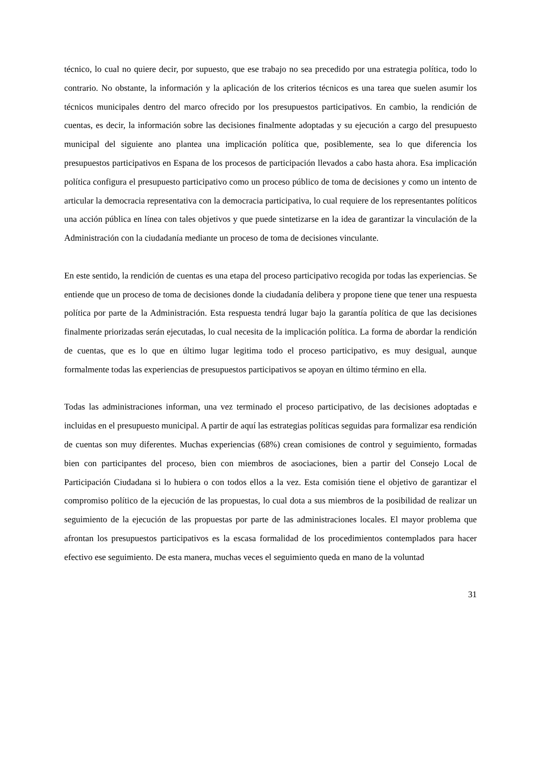técnico, lo cual no quiere decir, por supuesto, que ese trabajo no sea precedido por una estrategia política, todo lo contrario. No obstante, la información y la aplicación de los criterios técnicos es una tarea que suelen asumir los técnicos municipales dentro del marco ofrecido por los presupuestos participativos. En cambio, la rendición de cuentas, es decir, la información sobre las decisiones finalmente adoptadas y su ejecución a cargo del presupuesto municipal del siguiente ano plantea una implicación política que, posiblemente, sea lo que diferencia los presupuestos participativos en Espana de los procesos de participación llevados a cabo hasta ahora. Esa implicación política configura el presupuesto participativo como un proceso público de toma de decisiones y como un intento de articular la democracia representativa con la democracia participativa, lo cual requiere de los representantes políticos una acción pública en línea con tales objetivos y que puede sintetizarse en la idea de garantizar la vinculación de la Administración con la ciudadanía mediante un proceso de toma de decisiones vinculante.
En este sentido, la rendición de cuentas es una etapa del proceso participativo recogida por todas las experiencias. Se entiende que un proceso de toma de decisiones donde la ciudadanía delibera y propone tiene que tener una respuesta política por parte de la Administración. Esta respuesta tendrá lugar bajo la garantía política de que las decisiones finalmente priorizadas serán ejecutadas, lo cual necesita de la implicación política. La forma de abordar la rendición de cuentas, que es lo que en último lugar legitima todo el proceso participativo, es muy desigual, aunque formalmente todas las experiencias de presupuestos participativos se apoyan en último término en ella.
Todas las administraciones informan, una vez terminado el proceso participativo, de las decisiones adoptadas e incluidas en el presupuesto municipal. A partir de aquí las estrategias políticas seguidas para formalizar esa rendición de cuentas son muy diferentes. Muchas experiencias (68%) crean comisiones de control y seguimiento, formadas bien con participantes del proceso, bien con miembros de asociaciones, bien a partir del Consejo Local de Participación Ciudadana si lo hubiera o con todos ellos a la vez. Esta comisión tiene el objetivo de garantizar el compromiso político de la ejecución de las propuestas, lo cual dota a sus miembros de la posibilidad de realizar un seguimiento de la ejecución de las propuestas por parte de las administraciones locales. El mayor problema que afrontan los presupuestos participativos es la escasa formalidad de los procedimientos contemplados para hacer efectivo ese seguimiento. De esta manera, muchas veces el seguimiento queda en mano de la voluntad
31